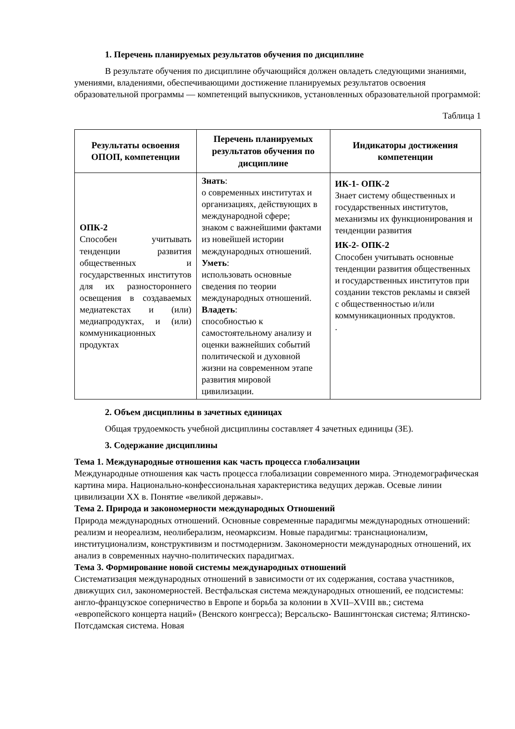1. Перечень планируемых результатов обучения по дисциплине
В результате обучения по дисциплине обучающийся должен овладеть следующими знаниями, умениями, владениями, обеспечивающими достижение планируемых результатов освоения образовательной программы — компетенций выпускников, установленных образовательной программой:
Таблица 1
| Результаты освоения ОПОП, компетенции | Перечень планируемых результатов обучения по дисциплине | Индикаторы достижения компетенции |
| --- | --- | --- |
| ОПК-2 Способен учитывать тенденции развития общественных и государственных институтов для их разностороннего освещения в создаваемых медиатекстах и (или) медиапродуктах, и (или) коммуникационных продуктах | Знать : о современных институтах и организациях, действующих в международной сфере; знаком с важнейшими фактами из новейшей истории международных отношений. Уметь : использовать основные сведения по теории международных отношений. Владеть : способностью к самостоятельному анализу и оценки важнейших событий политической и духовной жизни на современном этапе развития мировой цивилизации. | ИК-1- ОПК-2 Знает систему общественных и государственных институтов, механизмы их функционирования и тенденции развития ИК-2- ОПК-2 Способен учитывать основные тенденции развития общественных и государственных институтов при создании текстов рекламы и связей с общественностью и/или коммуникационных продуктов. . |
2. Объем дисциплины в зачетных единицах
Общая трудоемкость учебной дисциплины составляет 4 зачетных единицы (ЗЕ).
3. Содержание дисциплины
Тема 1. Международные отношения как часть процесса глобализации
Международные отношения как часть процесса глобализации современного мира. Этнодемографическая картина мира. Национально-конфессиональная характеристика ведущих держав. Осевые линии цивилизации XX в. Понятие «великой державы».
Тема 2. Природа и закономерности международных Отношений
Природа международных отношений. Основные современные парадигмы международных отношений: реализм и неореализм, неолиберализм, неомарксизм. Новые парадигмы: транснационализм, институционализм, конструктивизм и постмодернизм. Закономерности международных отношений, их анализ в современных научно-политических парадигмах.
Тема 3. Формирование новой системы международных отношений
Систематизация международных отношений в зависимости от их содержания, состава участников, движущих сил, закономерностей. Вестфальская система международных отношений, ее подсистемы: англо-французское соперничество в Европе и борьба за колонии в XVII–XVIII вв.; система «европейского концерта наций» (Венского конгресса); Версальско- Вашингтонская система; Ялтинско-Потсдамская система. Новая